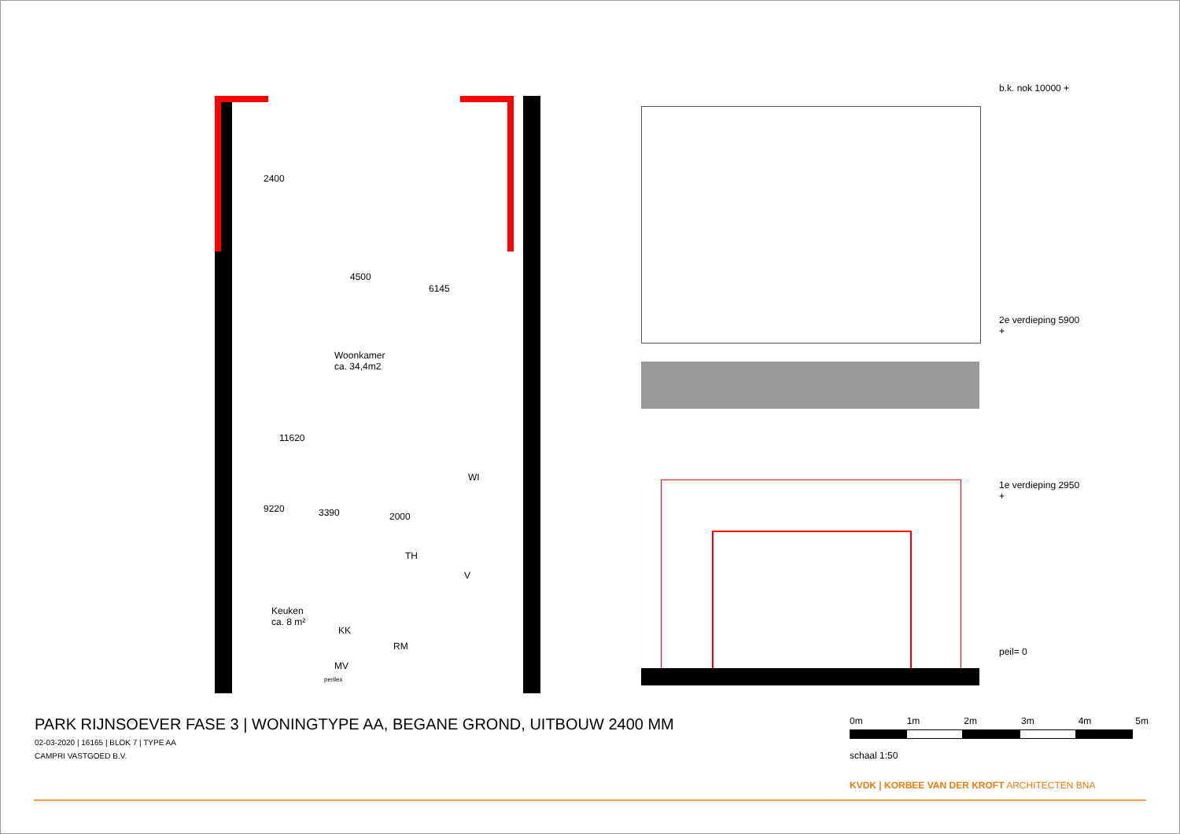2400
4500
6145
Woonkamer
ca. 34,4m2
11620
9220 3390 2000
TH
WI
V
Keuken
ca. 8 m²
KK
RM
MV
perilex
b.k. nok 10000 +
2e verdieping 5900 +
1e verdieping 2950 +
peil= 0
PARK RIJNSOEVER FASE 3 | WONINGTYPE AA, BEGANE GROND, UITBOUW 2400 MM
02-03-2020 | 16165 | BLOK 7 | TYPE AA
CAMPRI VASTGOED B.V.
0m 1m 2m 3m 4m 5m
schaal 1:50
KVDK | KORBEE VAN DER KROFT ARCHITECTEN BNA